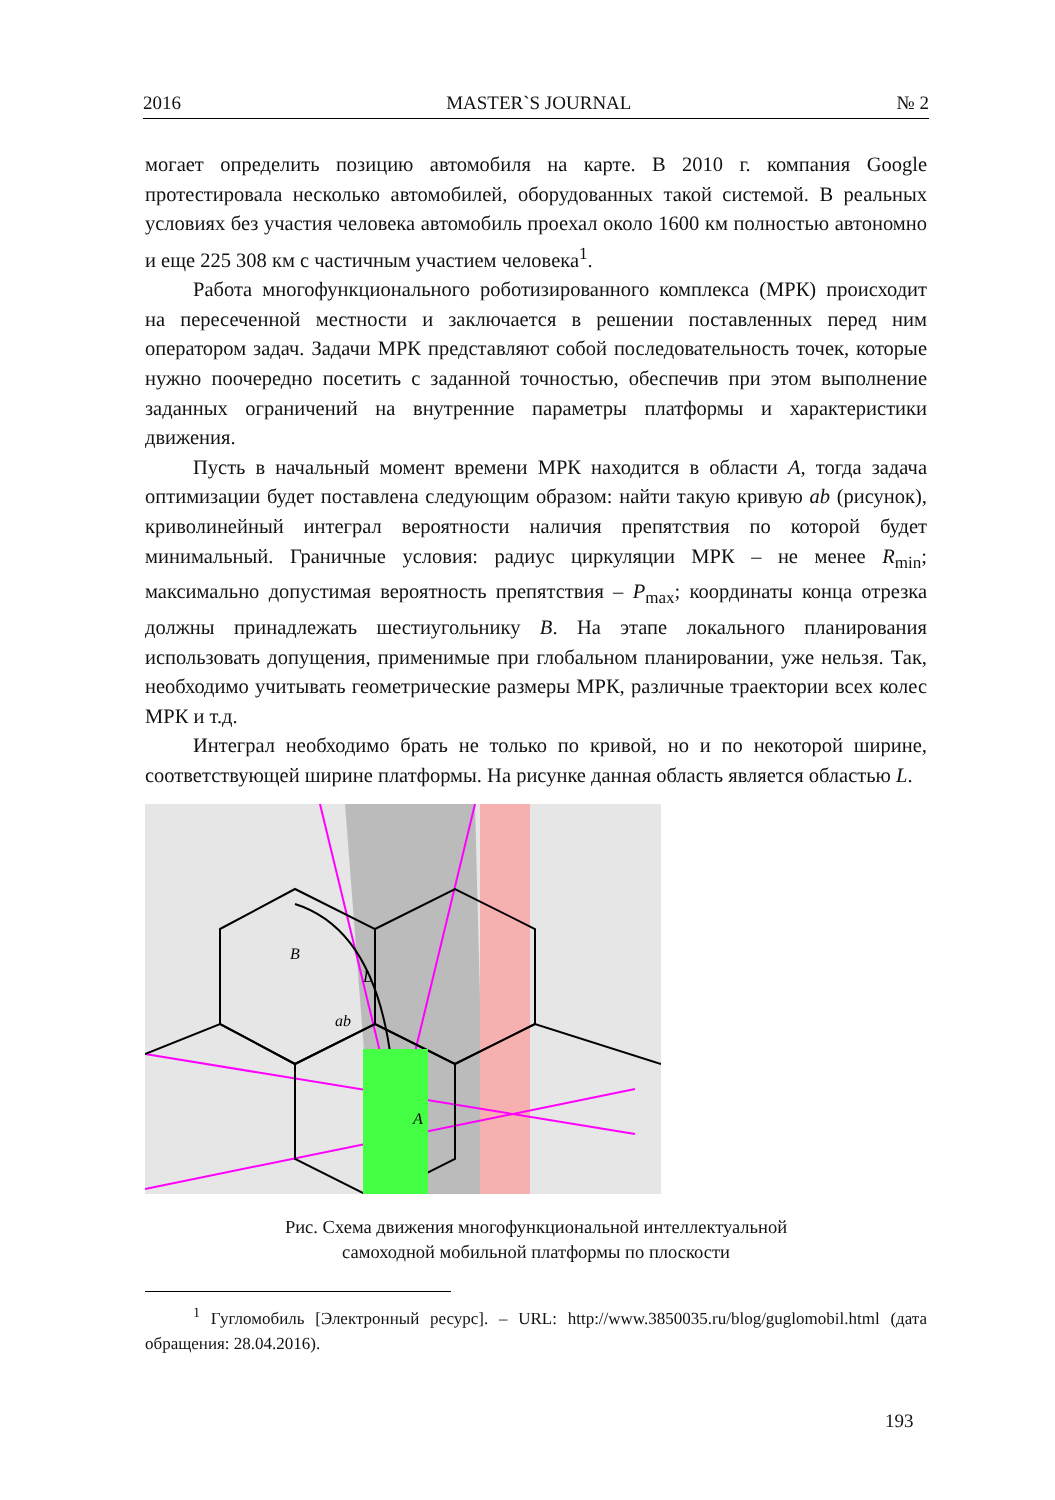2016 MASTER`S JOURNAL № 2
могает определить позицию автомобиля на карте. В 2010 г. компания Google протестировала несколько автомобилей, оборудованных такой системой. В реальных условиях без участия человека автомобиль проехал около 1600 км полностью автономно и еще 225 308 км с частичным участием человека<sup>1</sup>.
Работа многофункционального роботизированного комплекса (МРК) происходит на пересеченной местности и заключается в решении поставленных перед ним оператором задач. Задачи МРК представляют собой последовательность точек, которые нужно поочередно посетить с заданной точностью, обеспечив при этом выполнение заданных ограничений на внутренние параметры платформы и характеристики движения.
Пусть в начальный момент времени МРК находится в области A, тогда задача оптимизации будет поставлена следующим образом: найти такую кривую ab (рисунок), криволинейный интеграл вероятности наличия препятствия по которой будет минимальный. Граничные условия: радиус циркуляции МРК – не менее R<sub>min</sub>; максимально допустимая вероятность препятствия – P<sub>max</sub>; координаты конца отрезка должны принадлежать шестиугольнику B. На этапе локального планирования использовать допущения, применимые при глобальном планировании, уже нельзя. Так, необходимо учитывать геометрические размеры МРК, различные траектории всех колес МРК и т.д.
Интеграл необходимо брать не только по кривой, но и по некоторой ширине, соответствующей ширине платформы. На рисунке данная область является областью L.
B
L
ab
A
Рис. Схема движения многофункциональной интеллектуальной
самоходной мобильной платформы по плоскости
<sup>1</sup> Гугломобиль [Электронный ресурс]. – URL: http://www.3850035.ru/blog/guglomobil.html (дата обращения: 28.04.2016).
193